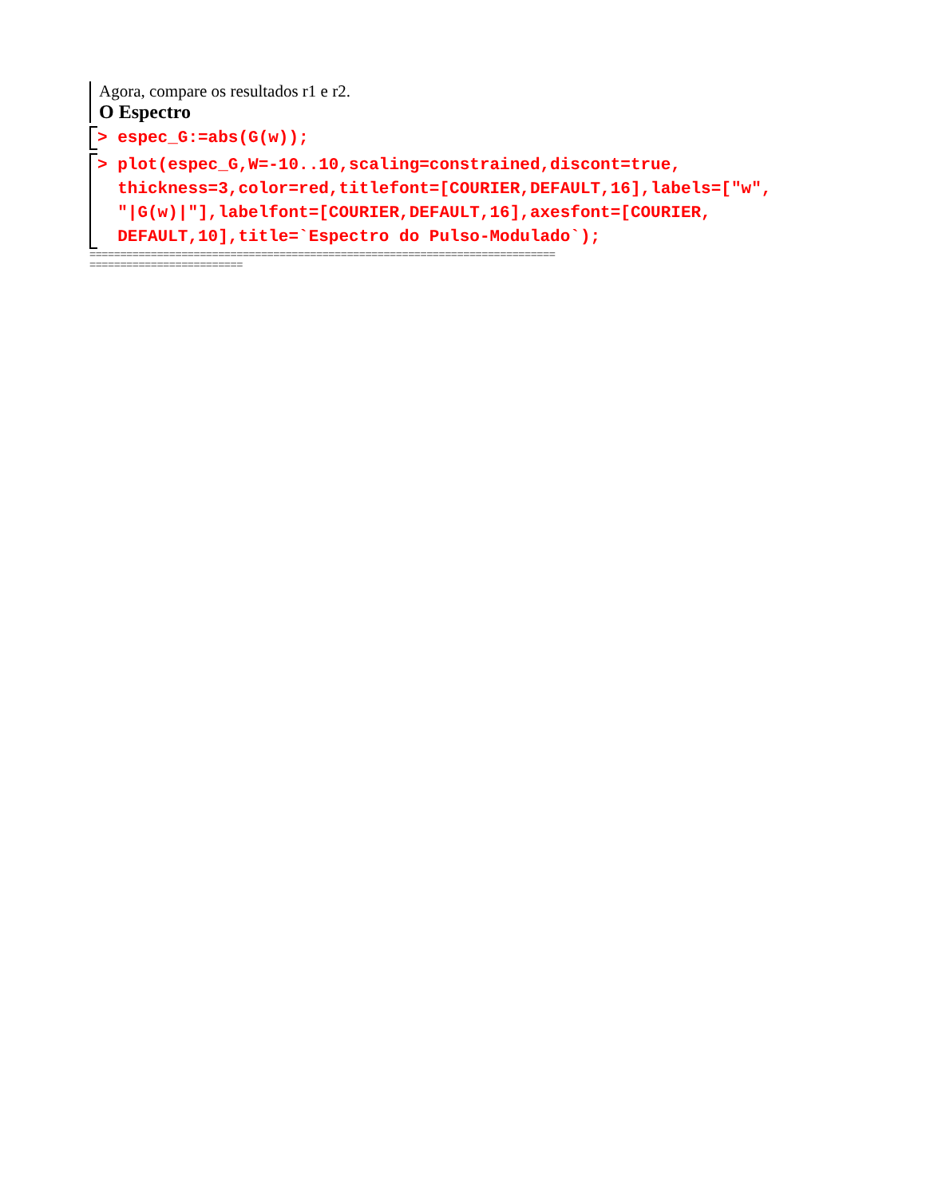Agora, compare os resultados r1 e r2.
O Espectro
> espec_G:=abs(G(w));
> plot(espec_G,W=-10..10,scaling=constrained,discont=true, thickness=3,color=red,titlefont=[COURIER,DEFAULT,16],labels=["w", "|G(w)|"],labelfont=[COURIER,DEFAULT,16],axesfont=[COURIER, DEFAULT,10],title=`Espectro do Pulso-Modulado`);
============================================================================ =========================